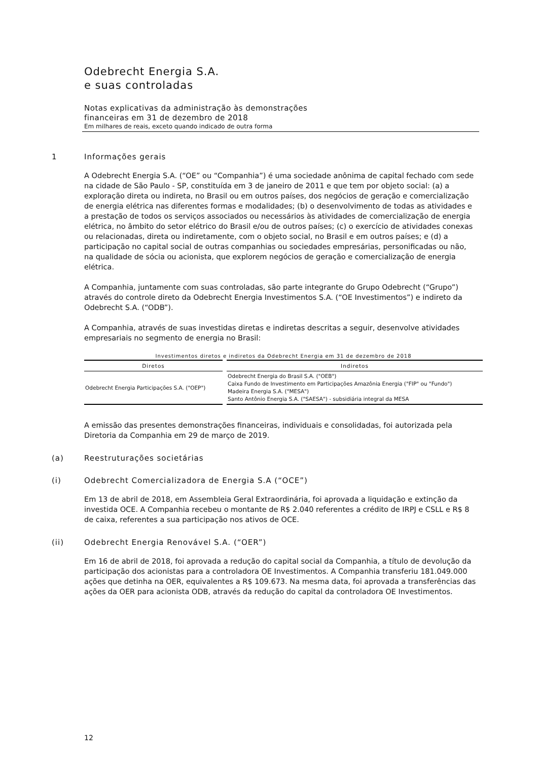Odebrecht Energia S.A.
e suas controladas
Notas explicativas da administração às demonstrações
financeiras em 31 de dezembro de 2018
Em milhares de reais, exceto quando indicado de outra forma
1 Informações gerais
A Odebrecht Energia S.A. (“OE” ou “Companhia”) é uma sociedade anônima de capital fechado com sede na cidade de São Paulo - SP, constituída em 3 de janeiro de 2011 e que tem por objeto social: (a) a exploração direta ou indireta, no Brasil ou em outros países, dos negócios de geração e comercialização de energia elétrica nas diferentes formas e modalidades; (b) o desenvolvimento de todas as atividades e a prestação de todos os serviços associados ou necessários às atividades de comercialização de energia elétrica, no âmbito do setor elétrico do Brasil e/ou de outros países; (c) o exercício de atividades conexas ou relacionadas, direta ou indiretamente, com o objeto social, no Brasil e em outros países; e (d) a participação no capital social de outras companhias ou sociedades empresárias, personificadas ou não, na qualidade de sócia ou acionista, que explorem negócios de geração e comercialização de energia elétrica.
A Companhia, juntamente com suas controladas, são parte integrante do Grupo Odebrecht (“Grupo”) através do controle direto da Odebrecht Energia Investimentos S.A. (“OE Investimentos”) e indireto da Odebrecht S.A. (“ODB”).
A Companhia, através de suas investidas diretas e indiretas descritas a seguir, desenvolve atividades empresariais no segmento de energia no Brasil:
Investimentos diretos e indiretos da Odebrecht Energia em 31 de dezembro de 2018
| Diretos | Indiretos |
| --- | --- |
| Odebrecht Energia Participações S.A. ("OEP") | Odebrecht Energia do Brasil S.A. ("OEB") Caixa Fundo de Investimento em Participações Amazônia Energia ("FIP" ou "Fundo") Madeira Energia S.A. ("MESA") Santo Antônio Energia S.A. ("SAESA") - subsidiária integral da MESA |
A emissão das presentes demonstrações financeiras, individuais e consolidadas, foi autorizada pela Diretoria da Companhia em 29 de março de 2019.
(a) Reestruturações societárias
(i) Odebrecht Comercializadora de Energia S.A (“OCE”)
Em 13 de abril de 2018, em Assembleia Geral Extraordinária, foi aprovada a liquidação e extinção da investida OCE. A Companhia recebeu o montante de R$ 2.040 referentes a crédito de IRPJ e CSLL e R$ 8 de caixa, referentes a sua participação nos ativos de OCE.
(ii) Odebrecht Energia Renovável S.A. (“OER”)
Em 16 de abril de 2018, foi aprovada a redução do capital social da Companhia, a título de devolução da participação dos acionistas para a controladora OE Investimentos. A Companhia transferiu 181.049.000 ações que detinha na OER, equivalentes a R$ 109.673. Na mesma data, foi aprovada a transferências das ações da OER para acionista ODB, através da redução do capital da controladora OE Investimentos.
12